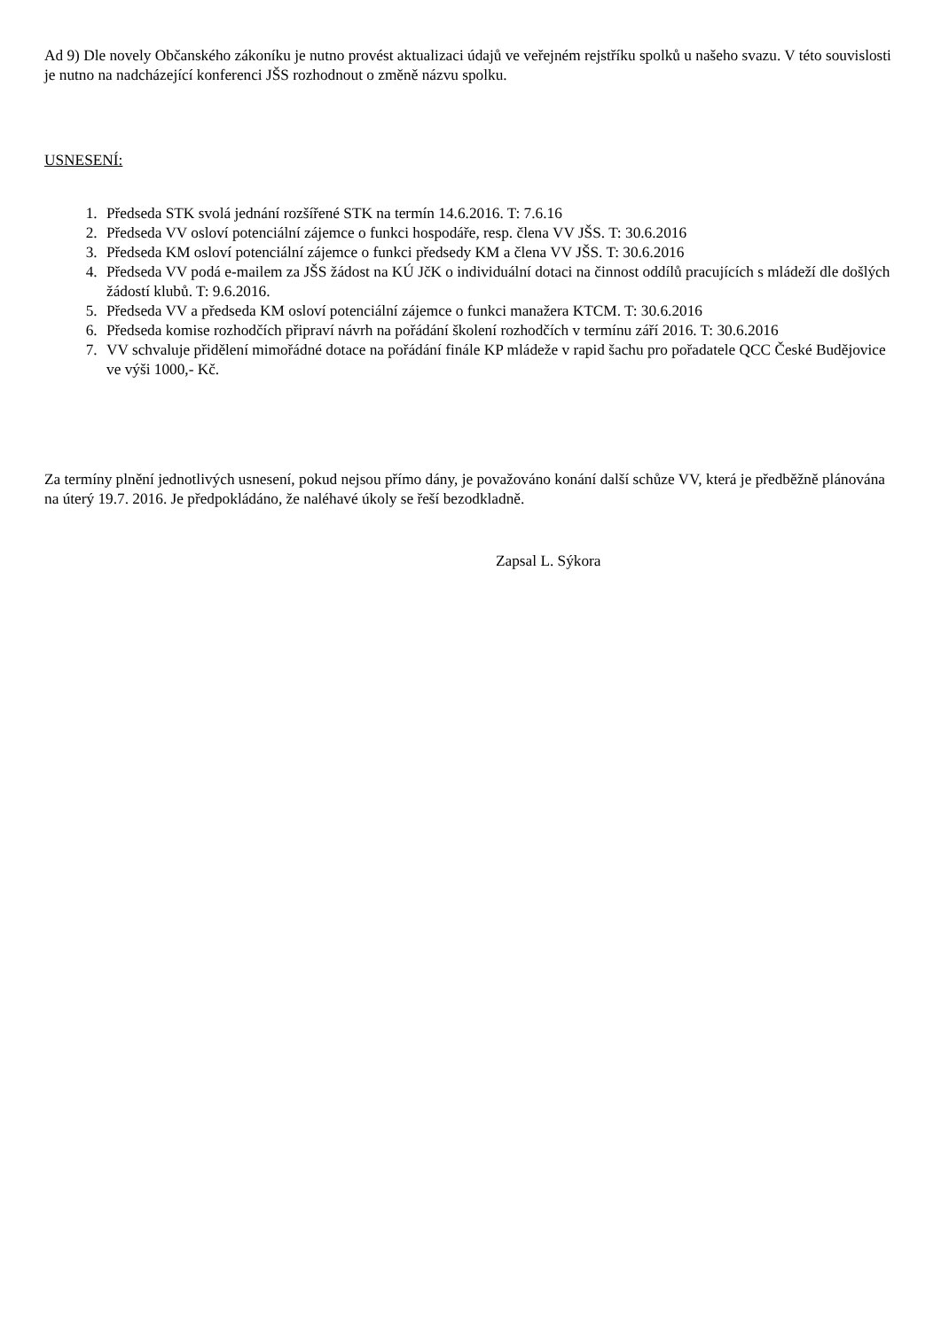Ad 9) Dle novely Občanského zákoníku je nutno provést aktualizaci údajů ve veřejném rejstříku spolků u našeho svazu. V této souvislosti je nutno na nadcházející konferenci JŠS rozhodnout o změně názvu spolku.
USNESENÍ:
1. Předseda STK svolá jednání rozšířené STK na termín 14.6.2016. T: 7.6.16
2. Předseda VV osloví potenciální zájemce o funkci hospodáře, resp. člena VV JŠS. T: 30.6.2016
3. Předseda KM osloví potenciální zájemce o funkci předsedy KM a člena VV JŠS. T: 30.6.2016
4. Předseda VV podá e-mailem za JŠS žádost na KÚ JčK o individuální dotaci na činnost oddílů pracujících s mládeží dle došlých žádostí klubů. T: 9.6.2016.
5. Předseda VV a předseda KM osloví potenciální zájemce o funkci manažera KTCM. T: 30.6.2016
6. Předseda komise rozhodčích připraví návrh na pořádání školení rozhodčích v termínu září 2016. T: 30.6.2016
7. VV schvaluje přidělení mimořádné dotace na pořádání finále KP mládeže v rapid šachu pro pořadatele QCC České Budějovice ve výši 1000,- Kč.
Za termíny plnění jednotlivých usnesení, pokud nejsou přímo dány, je považováno konání další schůze VV, která je předběžně plánována na úterý 19.7. 2016. Je předpokládáno, že naléhavé úkoly se řeší bezodkladně.
Zapsal L. Sýkora